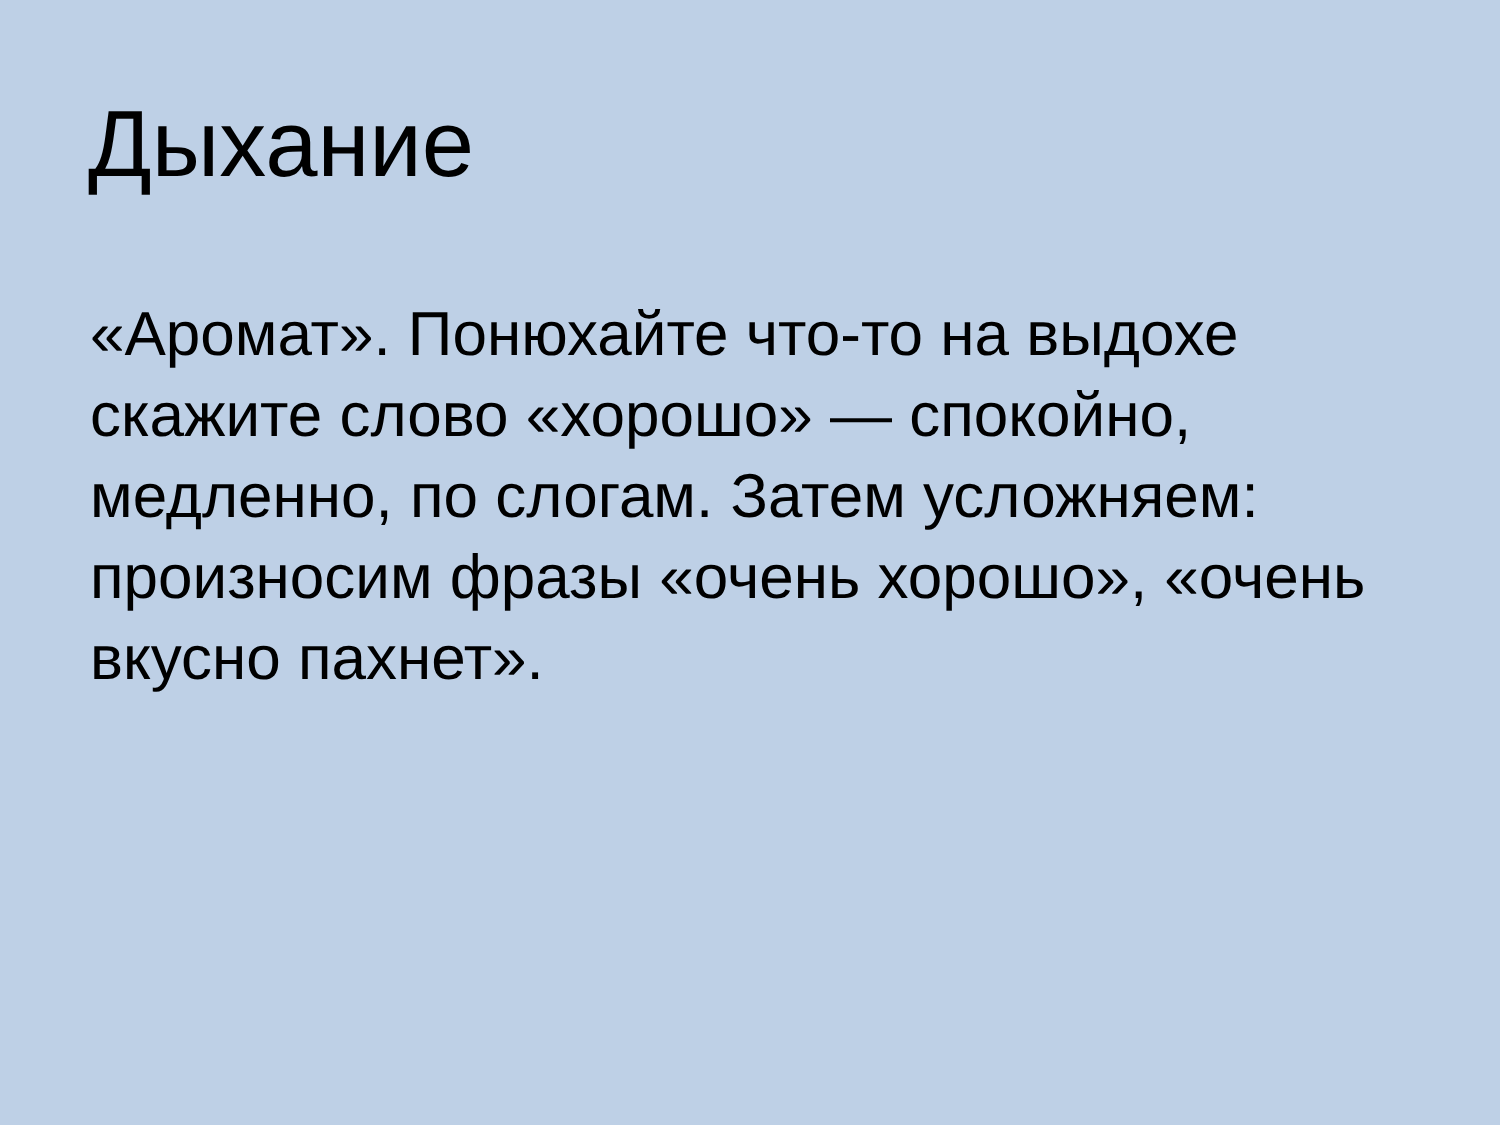Дыхание
«Аромат». Понюхайте что-то на выдохе скажите слово «хорошо» — спокойно, медленно, по слогам. Затем усложняем: произносим фразы «очень хорошо», «очень вкусно пахнет».